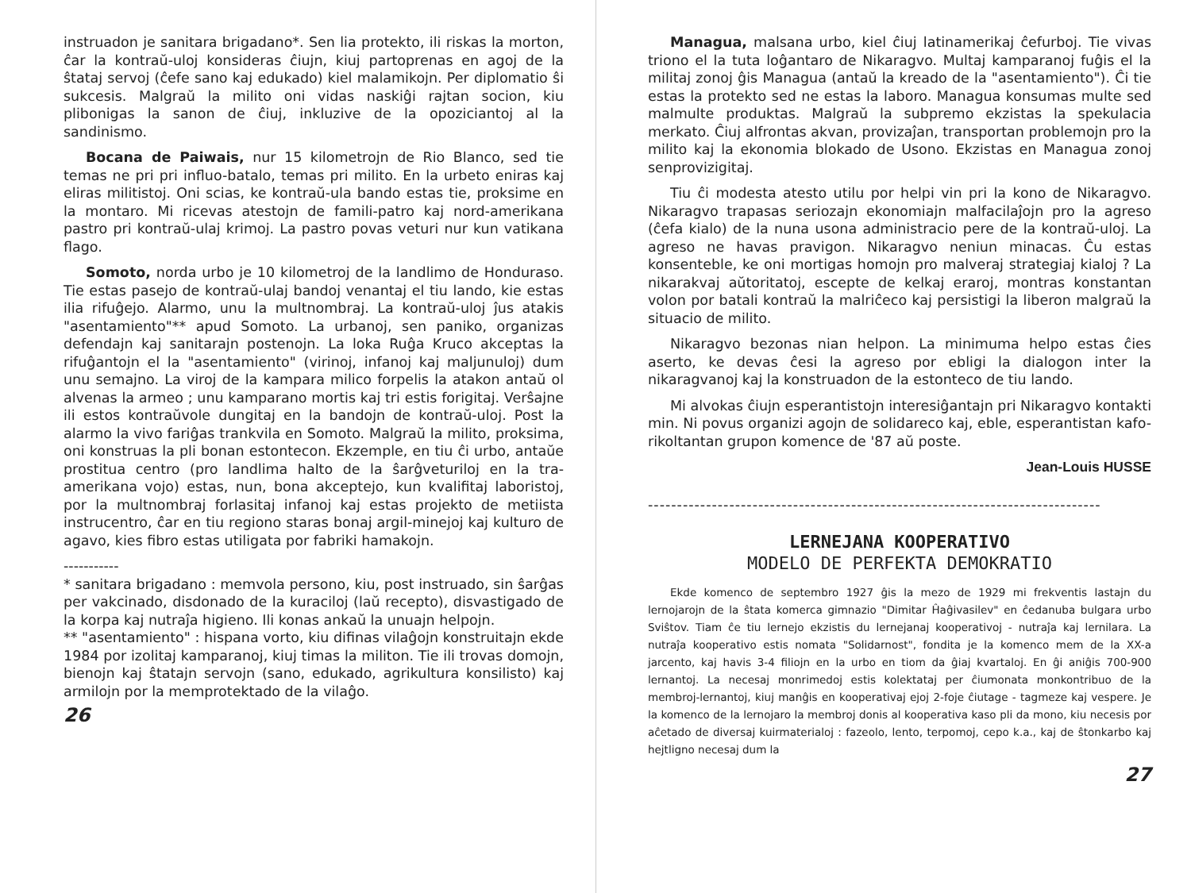instruadon je sanitara brigadano*. Sen lia protekto, ili riskas la morton, ĉar la kontraŭ-uloj konsideras ĉiujn, kiuj partoprenas en agoj de la ŝtataj servoj (ĉefe sano kaj edukado) kiel malamikojn. Per diplomatio ŝi sukcesis. Malgraŭ la milito oni vidas naskiĝi rajtan socion, kiu plibonigas la sanon de ĉiuj, inkluzive de la opoziciantoj al la sandinismo.
Bocana de Paiwais, nur 15 kilometrojn de Rio Blanco, sed tie temas ne pri pri influo-batalo, temas pri milito. En la urbeto eniras kaj eliras militistoj. Oni scias, ke kontraŭ-ula bando estas tie, proksime en la montaro. Mi ricevas atestojn de famili-patro kaj nord-amerikana pastro pri kontraŭ-ulaj krimoj. La pastro povas veturi nur kun vatikana flago.
Somoto, norda urbo je 10 kilometroj de la landlimo de Honduraso. Tie estas pasejo de kontraŭ-ulaj bandoj venantaj el tiu lando, kie estas ilia rifuĝejo. Alarmo, unu la multnombraj. La kontraŭ-uloj ĵus atakis "asentamiento"** apud Somoto. La urbanoj, sen paniko, organizas defendajn kaj sanitarajn postenojn. La loka Ruĝa Kruco akceptas la rifuĝantojn el la "asentamiento" (virinoj, infanoj kaj maljunuloj) dum unu semajno. La viroj de la kampara milico forpelis la atakon antaŭ ol alvenas la armeo ; unu kamparano mortis kaj tri estis forigitaj. Verŝajne ili estos kontraŭvole dungitaj en la bandojn de kontraŭ-uloj. Post la alarmo la vivo fariĝas trankvila en Somoto. Malgraŭ la milito, proksima, oni konstruas la pli bonan estontecon. Ekzemple, en tiu ĉi urbo, antaŭe prostitua centro (pro landlima halto de la ŝarĝveturiloj en la tra-amerikana vojo) estas, nun, bona akceptejo, kun kvalifitaj laboristoj, por la multnombraj forlasitaj infanoj kaj estas projekto de metiista instrucentro, ĉar en tiu regiono staras bonaj argil-minejoj kaj kulturo de agavo, kies fibro estas utiligata por fabriki hamakojn.
-----------
* sanitara brigadano : memvola persono, kiu, post instruado, sin ŝarĝas per vakcinado, disdonado de la kuraciloj (laŭ recepto), disvastigado de la korpa kaj nutraĵa higieno. Ili konas ankaŭ la unuajn helpojn.
** "asentamiento" : hispana vorto, kiu difinas vilaĝojn konstruitajn ekde 1984 por izolitaj kamparanoj, kiuj timas la militon. Tie ili trovas domojn, bienojn kaj ŝtatajn servojn (sano, edukado, agrikultura konsilisto) kaj armilojn por la memprotektado de la vilaĝo.
26
Managua, malsana urbo, kiel ĉiuj latinamerikaj ĉefurboj. Tie vivas triono el la tuta loĝantaro de Nikaragvo. Multaj kamparanoj fuĝis el la militaj zonoj ĝis Managua (antaŭ la kreado de la "asentamiento"). Ĉi tie estas la protekto sed ne estas la laboro. Managua konsumas multe sed malmulte produktas. Malgraŭ la subpremo ekzistas la spekulacia merkato. Ĉiuj alfrontas akvan, provizaĵan, transportan problemojn pro la milito kaj la ekonomia blokado de Usono. Ekzistas en Managua zonoj senprovizigitaj.
Tiu ĉi modesta atesto utilu por helpi vin pri la kono de Nikaragvo. Nikaragvo trapasas seriozajn ekonomiajn malfacilaĵojn pro la agreso (ĉefa kialo) de la nuna usona administracio pere de la kontraŭ-uloj. La agreso ne havas pravigon. Nikaragvo neniun minacas. Ĉu estas konsenteble, ke oni mortigas homojn pro malveraj strategiaj kialoj ? La nikarakvaj aŭtoritatoj, escepte de kelkaj eraroj, montras konstantan volon por batali kontraŭ la malriĉeco kaj persistigi la liberon malgraŭ la situacio de milito.
Nikaragvo bezonas nian helpon. La minimuma helpo estas ĉies aserto, ke devas ĉesi la agreso por ebligi la dialogon inter la nikaragvanoj kaj la konstruadon de la estonteco de tiu lando.
Mi alvokas ĉiujn esperantistojn interesiĝantajn pri Nikaragvo kontakti min. Ni povus organizi agojn de solidareco kaj, eble, esperantistan kafo-rikoltantan grupon komence de '87 aŭ poste.
Jean-Louis HUSSE
------------------------------------------------------------------------------
LERNEJANA KOOPERATIVO
MODELO DE PERFEKTA DEMOKRATIO
Ekde komenco de septembro 1927 ĝis la mezo de 1929 mi frekventis lastajn du lernojarojn de la ŝtata komerca gimnazio "Dimitar Ĥaĝivasilev" en ĉedanuba bulgara urbo Sviŝtov. Tiam ĉe tiu lernejo ekzistis du lernejanaj kooperativoj - nutraĵa kaj lernilara. La nutraĵa kooperativo estis nomata "Solidarnost", fondita je la komenco mem de la XX-a jarcento, kaj havis 3-4 filiojn en la urbo en tiom da ĝiaj kvartaloj. En ĝi aniĝis 700-900 lernantoj. La necesaj monrimedoj estis kolektataj per ĉiumonata monkontribuo de la membroj-lernantoj, kiuj manĝis en kooperativaj ejoj 2-foje ĉiutage - tagmeze kaj vespere. Je la komenco de la lernojaro la membroj donis al kooperativa kaso pli da mono, kiu necesis por aĉetado de diversaj kuirmaterialoj : fazeolo, lento, terpomoj, cepo k.a., kaj de ŝtonkarbo kaj hejtligno necesaj dum la
27